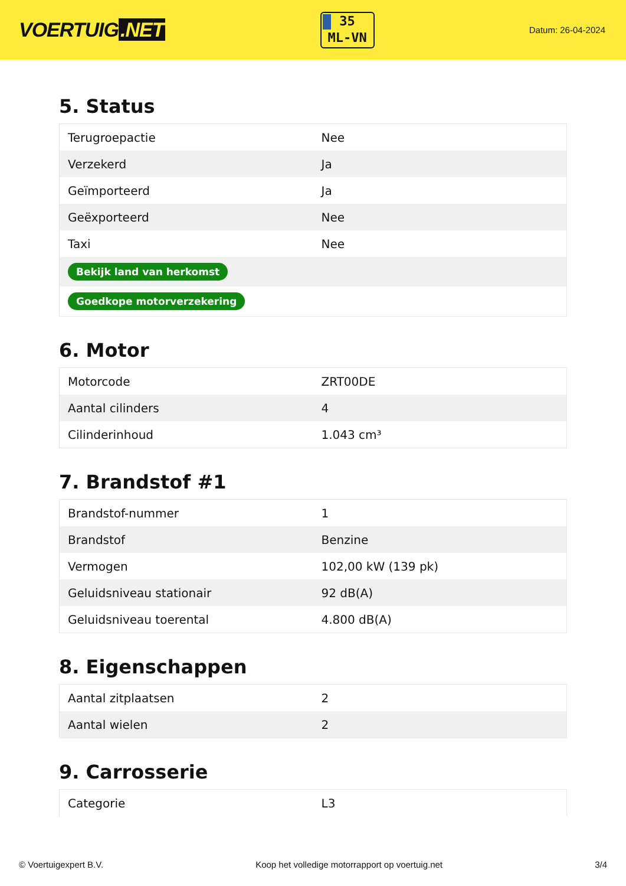VOERTUIG.NET
35
ML-VN
Datum: 26-04-2024
5. Status
| Terugroepactie | Nee |
| Verzekerd | Ja |
| Geïmporteerd | Ja |
| Geëxporteerd | Nee |
| Taxi | Nee |
| Bekijk land van herkomst | |
| Goedkope motorverzekering | |
6. Motor
| Motorcode | ZRT00DE |
| Aantal cilinders | 4 |
| Cilinderinhoud | 1.043 cm³ |
7. Brandstof #1
| Brandstof-nummer | 1 |
| Brandstof | Benzine |
| Vermogen | 102,00 kW (139 pk) |
| Geluidsniveau stationair | 92 dB(A) |
| Geluidsniveau toerental | 4.800 dB(A) |
8. Eigenschappen
| Aantal zitplaatsen | 2 |
| Aantal wielen | 2 |
9. Carrosserie
| Categorie | L3 |
© Voertuigexpert B.V. Koop het volledige motorrapport op voertuig.net 3/4